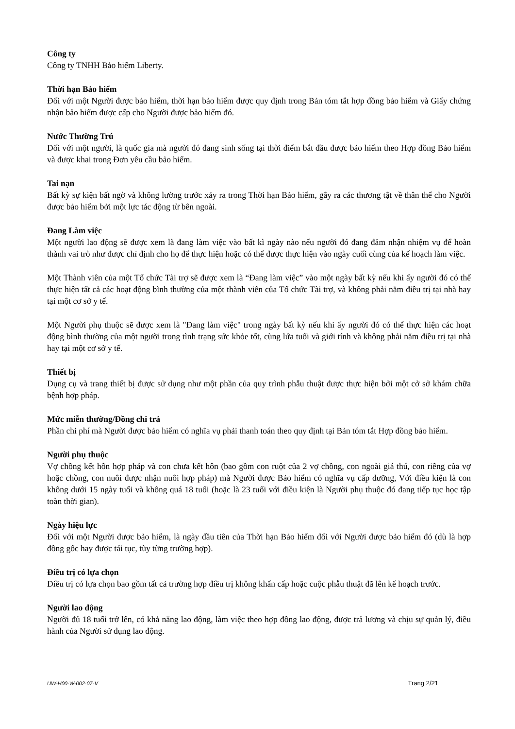Công ty
Công ty TNHH Bảo hiểm Liberty.
Thời hạn Bảo hiểm
Đối với một Người được bảo hiểm, thời hạn bảo hiểm được quy định trong Bản tóm tắt hợp đồng bảo hiểm và Giấy chứng nhận bảo hiểm được cấp cho Người được bảo hiểm đó.
Nước Thường Trú
Đối với một người, là quốc gia mà người đó đang sinh sống tại thời điểm bắt đầu được bảo hiểm theo Hợp đồng Bảo hiểm và được khai trong Đơn yêu cầu bảo hiểm.
Tai nạn
Bất kỳ sự kiện bất ngờ và không lường trước xảy ra trong Thời hạn Bảo hiểm, gây ra các thương tật về thân thể cho Người được bảo hiểm bởi một lực tác động từ bên ngoài.
Đang Làm việc
Một người lao động sẽ được xem là đang làm việc vào bất kì ngày nào nếu người đó đang đảm nhận nhiệm vụ để hoàn thành vai trò như được chỉ định cho họ để thực hiện hoặc có thể được thực hiện vào ngày cuối cùng của kế hoạch làm việc.
Một Thành viên của một Tổ chức Tài trợ sẽ được xem là “Đang làm việc” vào một ngày bất kỳ nếu khi ấy người đó có thể thực hiện tất cả các hoạt động bình thường của một thành viên của Tổ chức Tài trợ, và không phải nằm điều trị tại nhà hay tại một cơ sở y tế.
Một Người phụ thuộc sẽ được xem là "Đang làm việc" trong ngày bất kỳ nếu khi ấy người đó có thể thực hiện các hoạt động bình thường của một người trong tình trạng sức khỏe tốt, cùng lứa tuổi và giới tính và không phải nằm điều trị tại nhà hay tại một cơ sở y tế.
Thiết bị
Dụng cụ và trang thiết bị được sử dụng như một phần của quy trình phẫu thuật được thực hiện bởi một cở sở khám chữa bệnh hợp pháp.
Mức miễn thường/Đồng chi trả
Phần chi phí mà Người được bảo hiểm có nghĩa vụ phải thanh toán theo quy định tại Bản tóm tắt Hợp đồng bảo hiểm.
Người phụ thuộc
Vợ chồng kết hôn hợp pháp và con chưa kết hôn (bao gồm con ruột của 2 vợ chồng, con ngoài giá thú, con riêng của vợ hoặc chồng, con nuôi được nhận nuôi hợp pháp) mà Người được Bảo hiểm có nghĩa vụ cấp dưỡng, Với điều kiện là con không dưới 15 ngày tuổi và không quá 18 tuổi (hoặc là 23 tuổi với điều kiện là Người phụ thuộc đó đang tiếp tục học tập toàn thời gian).
Ngày hiệu lực
Đối với một Người được bảo hiểm, là ngày đầu tiên của Thời hạn Bảo hiểm đối với Người được bảo hiểm đó (dù là hợp đồng gốc hay được tái tục, tùy từng trường hợp).
Điều trị có lựa chọn
Điều trị có lựa chọn bao gồm tất cả trường hợp điều trị không khẩn cấp hoặc cuộc phẫu thuật đã lên kế hoạch trước.
Người lao động
Người đủ 18 tuổi trở lên, có khả năng lao động, làm việc theo hợp đồng lao động, được trả lương và chịu sự quản lý, điều hành của Người sử dụng lao động.
UW-H00-W-002-07-V Trang 2/21